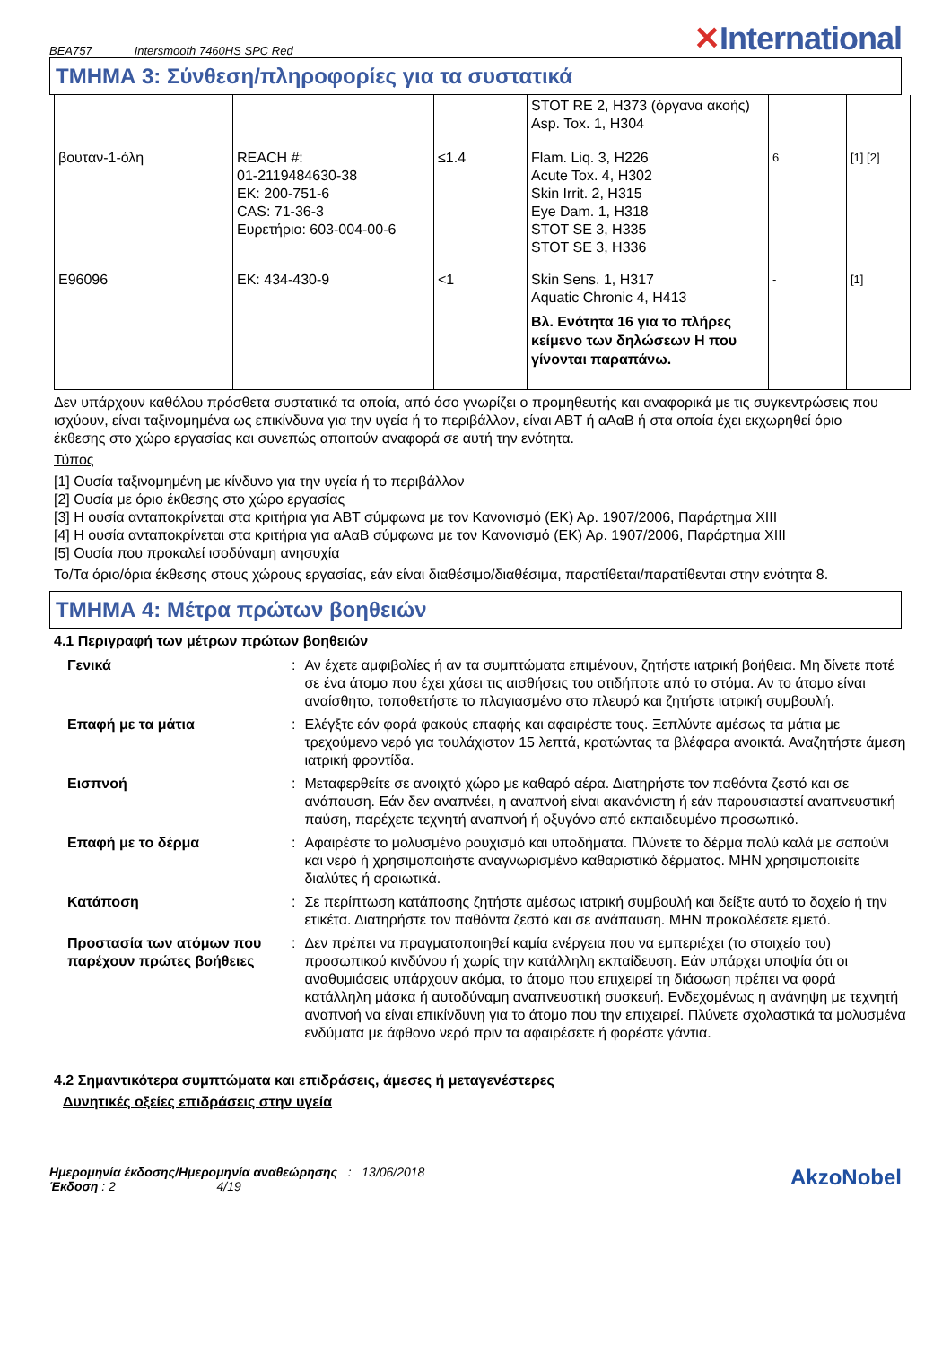BEA757 Intersmooth 7460HS SPC Red
✕International
ΤΜΗΜΑ 3: Σύνθεση/πληροφορίες για τα συστατικά
| | | | STOT RE 2, H373 (όργανα ακοής) Asp. Tox. 1, H304 | | |
| βουταν-1-όλη | REACH #: 01-2119484630-38 EK: 200-751-6 CAS: 71-36-3 Ευρετήριο: 603-004-00-6 | ≤1.4 | Flam. Liq. 3, H226 Acute Tox. 4, H302 Skin Irrit. 2, H315 Eye Dam. 1, H318 STOT SE 3, H335 STOT SE 3, H336 | 6 | [1] [2] |
| E96096 | EK: 434-430-9 | <1 | Skin Sens. 1, H317 Aquatic Chronic 4, H413 Βλ. Ενότητα 16 για το πλήρες κείμενο των δηλώσεων H που γίνονται παραπάνω. | - | [1] |
Δεν υπάρχουν καθόλου πρόσθετα συστατικά τα οποία, από όσο γνωρίζει ο προμηθευτής και αναφορικά με τις συγκεντρώσεις που ισχύουν, είναι ταξινομημένα ως επικίνδυνα για την υγεία ή το περιβάλλον, είναι ΑΒΤ ή αΑαΒ ή στα οποία έχει εκχωρηθεί όριο έκθεσης στο χώρο εργασίας και συνεπώς απαιτούν αναφορά σε αυτή την ενότητα.
Τύπος
[1] Ουσία ταξινομημένη με κίνδυνο για την υγεία ή το περιβάλλον
[2] Ουσία με όριο έκθεσης στο χώρο εργασίας
[3] Η ουσία ανταποκρίνεται στα κριτήρια για ΑΒΤ σύμφωνα με τον Κανονισμό (ΕΚ) Αρ. 1907/2006, Παράρτημα XIII
[4] Η ουσία ανταποκρίνεται στα κριτήρια για αΑαΒ σύμφωνα με τον Κανονισμό (ΕΚ) Αρ. 1907/2006, Παράρτημα XIII
[5] Ουσία που προκαλεί ισοδύναμη ανησυχία
Το/Τα όριο/όρια έκθεσης στους χώρους εργασίας, εάν είναι διαθέσιμο/διαθέσιμα, παρατίθεται/παρατίθενται στην ενότητα 8.
ΤΜΗΜΑ 4: Μέτρα πρώτων βοηθειών
4.1 Περιγραφή των μέτρων πρώτων βοηθειών
| Γενικά | : | Αν έχετε αμφιβολίες ή αν τα συμπτώματα επιμένουν, ζητήστε ιατρική βοήθεια. Μη δίνετε ποτέ σε ένα άτομο που έχει χάσει τις αισθήσεις του οτιδήποτε από το στόμα. Αν το άτομο είναι αναίσθητο, τοποθετήστε το πλαγιασμένο στο πλευρό και ζητήστε ιατρική συμβουλή. |
| Επαφή με τα μάτια | : | Ελέγξτε εάν φορά φακούς επαφής και αφαιρέστε τους. Ξεπλύντε αμέσως τα μάτια με τρεχούμενο νερό για τουλάχιστον 15 λεπτά, κρατώντας τα βλέφαρα ανοικτά. Αναζητήστε άμεση ιατρική φροντίδα. |
| Εισπνοή | : | Μεταφερθείτε σε ανοιχτό χώρο με καθαρό αέρα. Διατηρήστε τον παθόντα ζεστό και σε ανάπαυση. Εάν δεν αναπνέει, η αναπνοή είναι ακανόνιστη ή εάν παρουσιαστεί αναπνευστική παύση, παρέχετε τεχνητή αναπνοή ή οξυγόνο από εκπαιδευμένο προσωπικό. |
| Επαφή με το δέρμα | : | Αφαιρέστε το μολυσμένο ρουχισμό και υποδήματα. Πλύνετε το δέρμα πολύ καλά με σαπούνι και νερό ή χρησιμοποιήστε αναγνωρισμένο καθαριστικό δέρματος. ΜΗΝ χρησιμοποιείτε διαλύτες ή αραιωτικά. |
| Κατάποση | : | Σε περίπτωση κατάποσης ζητήστε αμέσως ιατρική συμβουλή και δείξτε αυτό το δοχείο ή την ετικέτα. Διατηρήστε τον παθόντα ζεστό και σε ανάπαυση. ΜΗΝ προκαλέσετε εμετό. |
| Προστασία των ατόμων που παρέχουν πρώτες βοήθειες | : | Δεν πρέπει να πραγματοποιηθεί καμία ενέργεια που να εμπεριέχει (το στοιχείο του) προσωπικού κινδύνου ή χωρίς την κατάλληλη εκπαίδευση. Εάν υπάρχει υποψία ότι οι αναθυμιάσεις υπάρχουν ακόμα, το άτομο που επιχειρεί τη διάσωση πρέπει να φορά κατάλληλη μάσκα ή αυτοδύναμη αναπνευστική συσκευή. Ενδεχομένως η ανάνηψη με τεχνητή αναπνοή να είναι επικίνδυνη για το άτομο που την επιχειρεί. Πλύνετε σχολαστικά τα μολυσμένα ενδύματα με άφθονο νερό πριν τα αφαιρέσετε ή φορέστε γάντια. |
4.2 Σημαντικότερα συμπτώματα και επιδράσεις, άμεσες ή μεταγενέστερες
Δυνητικές οξείες επιδράσεις στην υγεία
Ημερομηνία έκδοσης/Ημερομηνία αναθεώρησης : 13/06/2018
Έκδοση : 2 4/19
AkzoNobel